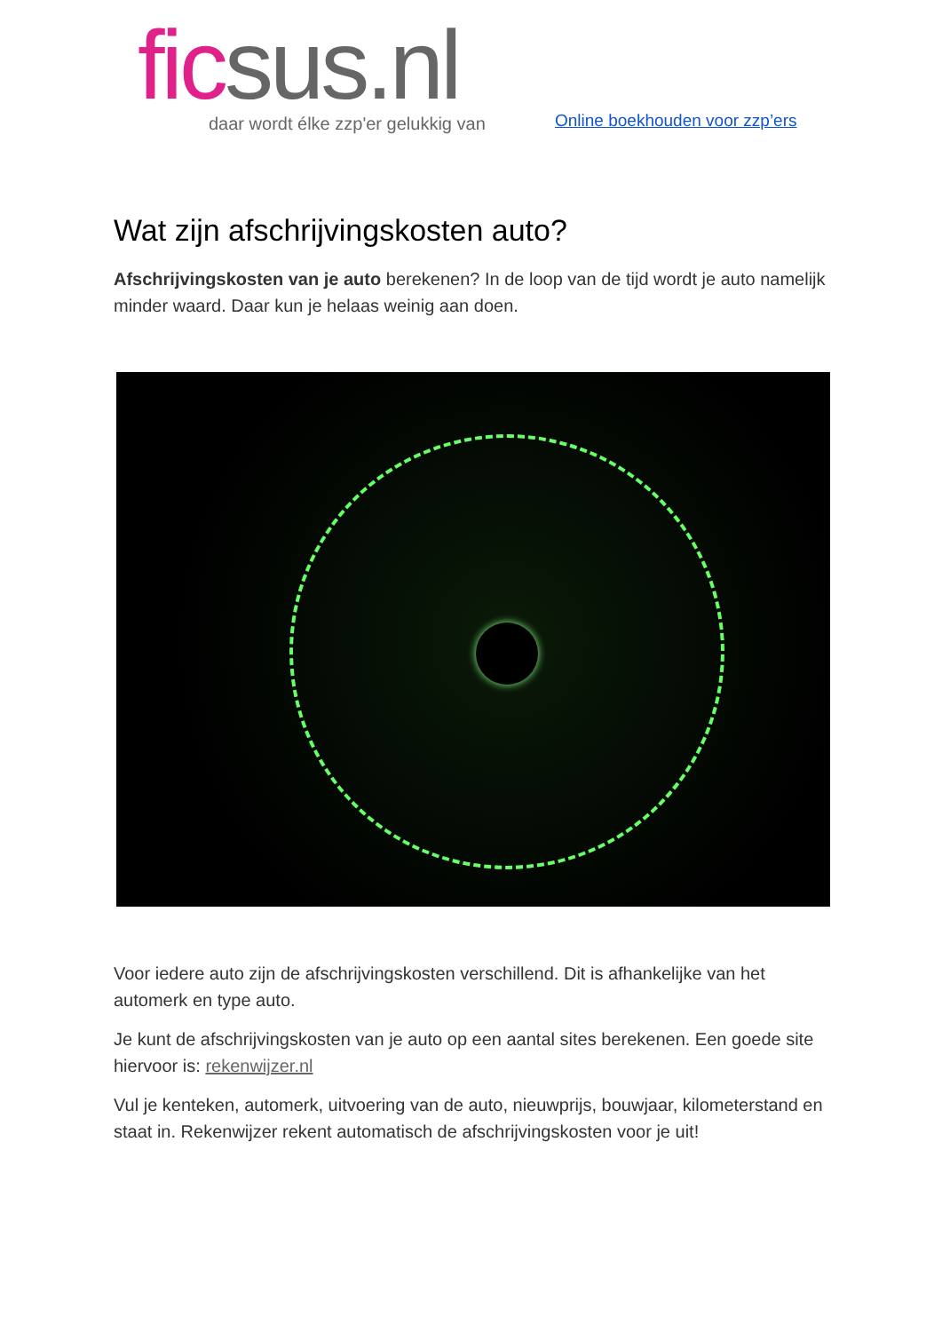fic sus.nl
daar wordt élke zzp'er gelukkig van
Online boekhouden voor zzp’ers
Wat zijn afschrijvingskosten auto?
Afschrijvingskosten van je auto berekenen? In de loop van de tijd wordt je auto namelijk minder waard. Daar kun je helaas weinig aan doen.
Voor iedere auto zijn de afschrijvingskosten verschillend. Dit is afhankelijke van het automerk en type auto.
Je kunt de afschrijvingskosten van je auto op een aantal sites berekenen. Een goede site hiervoor is: rekenwijzer.nl
Vul je kenteken, automerk, uitvoering van de auto, nieuwprijs, bouwjaar, kilometerstand en staat in. Rekenwijzer rekent automatisch de afschrijvingskosten voor je uit!